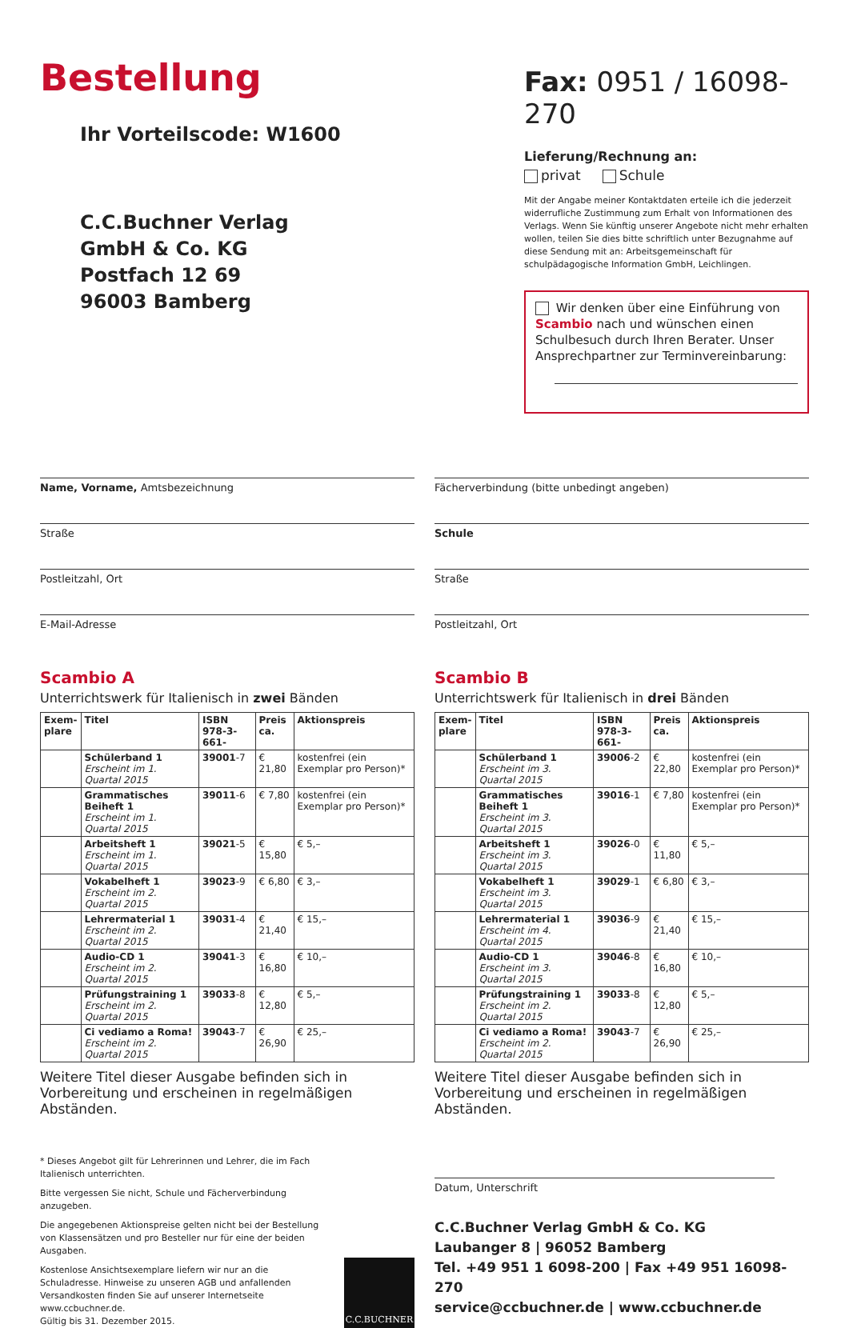Bestellung
Ihr Vorteilscode: W1600
C.C.Buchner Verlag
GmbH & Co. KG
Postfach 12 69
96003 Bamberg
Fax: 0951 / 16098-270
Lieferung/Rechnung an:
privat Schule
Mit der Angabe meiner Kontaktdaten erteile ich die jederzeit widerrufliche Zustimmung zum Erhalt von Informationen des Verlags. Wenn Sie künftig unserer Angebote nicht mehr erhalten wollen, teilen Sie dies bitte schriftlich unter Bezugnahme auf diese Sendung mit an: Arbeitsgemeinschaft für schulpädagogische Information GmbH, Leichlingen.
Wir denken über eine Einführung von Scambio nach und wünschen einen Schulbesuch durch Ihren Berater. Unser Ansprechpartner zur Terminvereinbarung:
Name, Vorname, Amtsbezeichnung
Straße
Postleitzahl, Ort
E-Mail-Adresse
Fächerverbindung (bitte unbedingt angeben)
Schule
Straße
Postleitzahl, Ort
Scambio A
Unterrichtswerk für Italienisch in zwei Bänden
| Exem- plare | Titel | ISBN 978-3-661- | Preis ca. | Aktionspreis |
| --- | --- | --- | --- | --- |
| | Schülerband 1 Erscheint im 1. Quartal 2015 | 39001 -7 | € 21,80 | kostenfrei (ein Exemplar pro Person)* |
| | Grammatisches Beiheft 1 Erscheint im 1. Quartal 2015 | 39011 -6 | € 7,80 | kostenfrei (ein Exemplar pro Person)* |
| | Arbeitsheft 1 Erscheint im 1. Quartal 2015 | 39021 -5 | € 15,80 | € 5,– |
| | Vokabelheft 1 Erscheint im 2. Quartal 2015 | 39023 -9 | € 6,80 | € 3,– |
| | Lehrermaterial 1 Erscheint im 2. Quartal 2015 | 39031 -4 | € 21,40 | € 15,– |
| | Audio-CD 1 Erscheint im 2. Quartal 2015 | 39041 -3 | € 16,80 | € 10,– |
| | Prüfungstraining 1 Erscheint im 2. Quartal 2015 | 39033 -8 | € 12,80 | € 5,– |
| | Ci vediamo a Roma! Erscheint im 2. Quartal 2015 | 39043 -7 | € 26,90 | € 25,– |
Weitere Titel dieser Ausgabe befinden sich in Vorbereitung und erscheinen in regelmäßigen Abständen.
Scambio B
Unterrichtswerk für Italienisch in drei Bänden
| Exem- plare | Titel | ISBN 978-3-661- | Preis ca. | Aktionspreis |
| --- | --- | --- | --- | --- |
| | Schülerband 1 Erscheint im 3. Quartal 2015 | 39006 -2 | € 22,80 | kostenfrei (ein Exemplar pro Person)* |
| | Grammatisches Beiheft 1 Erscheint im 3. Quartal 2015 | 39016 -1 | € 7,80 | kostenfrei (ein Exemplar pro Person)* |
| | Arbeitsheft 1 Erscheint im 3. Quartal 2015 | 39026 -0 | € 11,80 | € 5,– |
| | Vokabelheft 1 Erscheint im 3. Quartal 2015 | 39029 -1 | € 6,80 | € 3,– |
| | Lehrermaterial 1 Erscheint im 4. Quartal 2015 | 39036 -9 | € 21,40 | € 15,– |
| | Audio-CD 1 Erscheint im 3. Quartal 2015 | 39046 -8 | € 16,80 | € 10,– |
| | Prüfungstraining 1 Erscheint im 2. Quartal 2015 | 39033 -8 | € 12,80 | € 5,– |
| | Ci vediamo a Roma! Erscheint im 2. Quartal 2015 | 39043 -7 | € 26,90 | € 25,– |
Weitere Titel dieser Ausgabe befinden sich in Vorbereitung und erscheinen in regelmäßigen Abständen.
* Dieses Angebot gilt für Lehrerinnen und Lehrer, die im Fach Italienisch unterrichten.
Bitte vergessen Sie nicht, Schule und Fächerverbindung anzugeben.
Die angegebenen Aktionspreise gelten nicht bei der Bestellung von Klassensätzen und pro Besteller nur für eine der beiden Ausgaben.
Kostenlose Ansichtsexemplare liefern wir nur an die Schuladresse. Hinweise zu unseren AGB und anfallenden Versandkosten finden Sie auf unserer Internetseite www.ccbuchner.de.
Gültig bis 31. Dezember 2015.
C.C.BUCHNER
Datum, Unterschrift
C.C.Buchner Verlag GmbH & Co. KG
Laubanger 8 | 96052 Bamberg
Tel. +49 951 1 6098-200 | Fax +49 951 16098-270
service@ccbuchner.de | www.ccbuchner.de